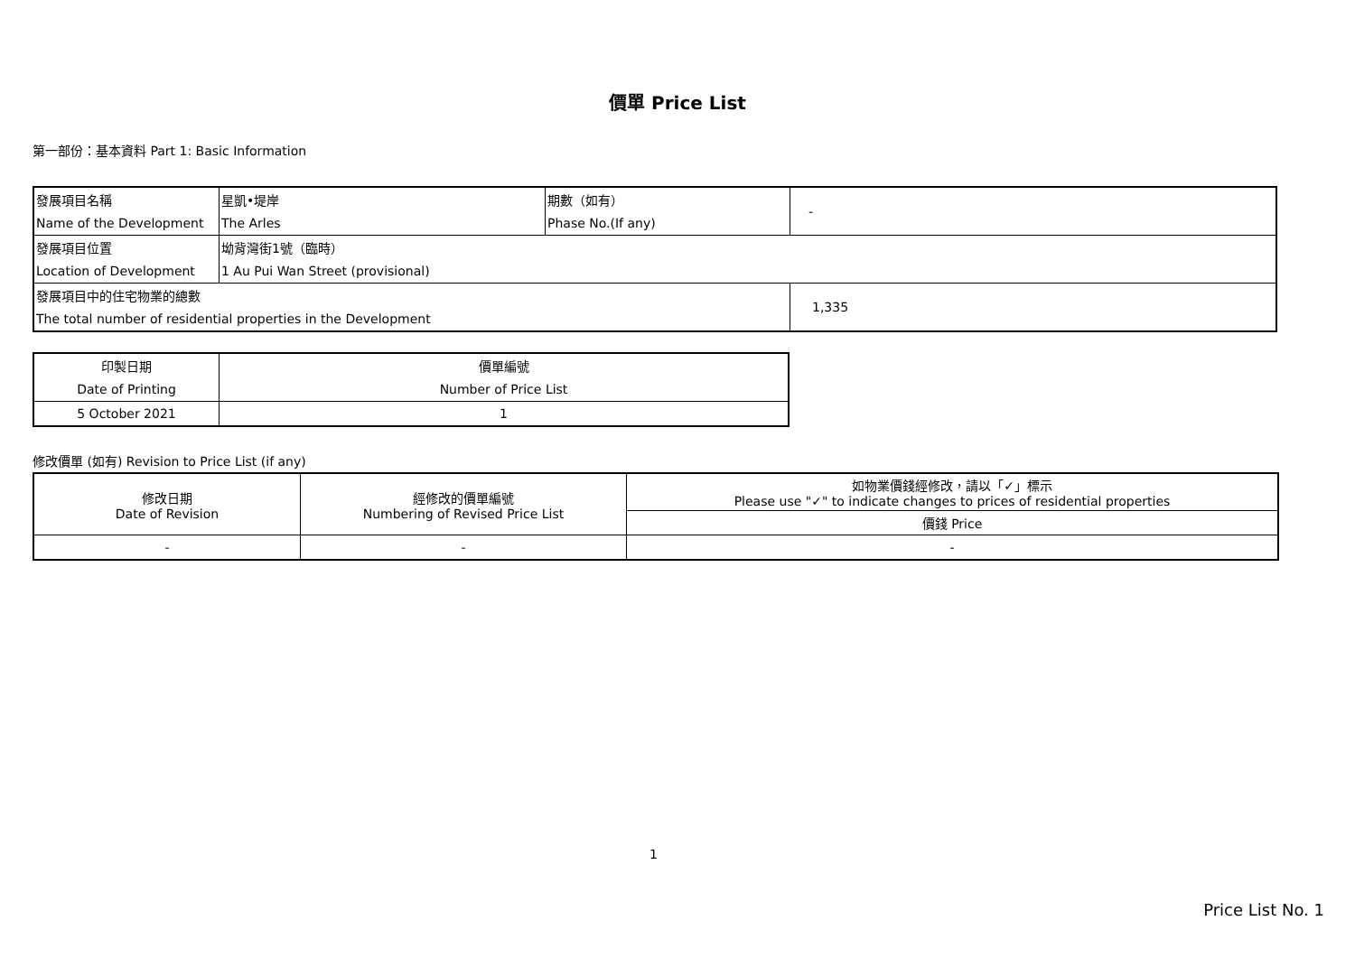價單 Price List
第一部份：基本資料 Part 1: Basic Information
| 發展項目名稱 | 星凱•堤岸 | 期數（如有） | - |
| Name of the Development | The Arles | Phase No.(If any) | |
| 發展項目位置 | 坳背灣街1號（臨時） | | |
| Location of Development | 1 Au Pui Wan Street (provisional) | | |
| 發展項目中的住宅物業的總數 | | | 1,335 |
| The total number of residential properties in the Development | | | |
| 印製日期 | 價單編號 |
| Date of Printing | Number of Price List |
| 5 October 2021 | 1 |
修改價單 (如有) Revision to Price List (if any)
| 修改日期 Date of Revision | 經修改的價單編號 Numbering of Revised Price List | 如物業價錢經修改，請以「✓」標示 Please use "✓" to indicate changes to prices of residential properties |
| | | 價錢 Price |
| - | - | - |
1
Price List No. 1